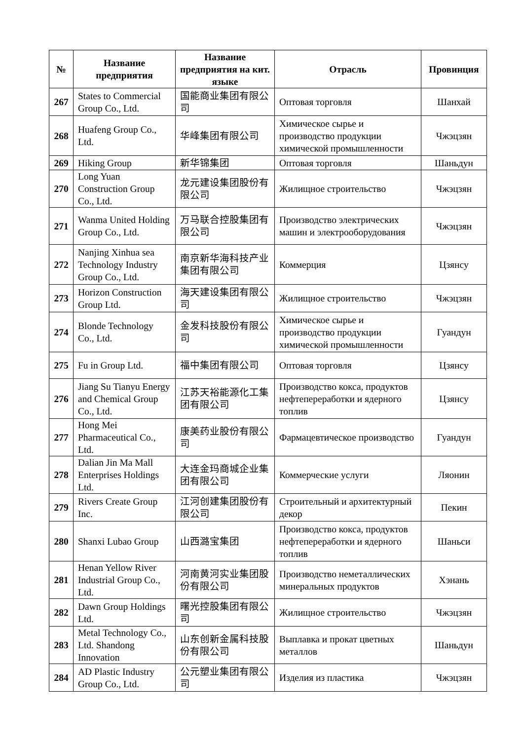| № | Название предприятия | Название предприятия на кит. языке | Отрасль | Провинция |
| --- | --- | --- | --- | --- |
| 267 | States to Commercial Group Co., Ltd. | 国能商业集团有限公司 | Оптовая торговля | Шанхай |
| 268 | Huafeng Group Co., Ltd. | 华峰集团有限公司 | Химическое сырье и производство продукции химической промышленности | Чжэцзян |
| 269 | Hiking Group | 新华锦集团 | Оптовая торговля | Шаньдун |
| 270 | Long Yuan Construction Group Co., Ltd. | 龙元建设集团股份有限公司 | Жилищное строительство | Чжэцзян |
| 271 | Wanma United Holding Group Co., Ltd. | 万马联合控股集团有限公司 | Производство электрических машин и электрооборудования | Чжэцзян |
| 272 | Nanjing Xinhua sea Technology Industry Group Co., Ltd. | 南京新华海科技产业集团有限公司 | Коммерция | Цзянсу |
| 273 | Horizon Construction Group Ltd. | 海天建设集团有限公司 | Жилищное строительство | Чжэцзян |
| 274 | Blonde Technology Co., Ltd. | 金发科技股份有限公司 | Химическое сырье и производство продукции химической промышленности | Гуандун |
| 275 | Fu in Group Ltd. | 福中集团有限公司 | Оптовая торговля | Цзянсу |
| 276 | Jiang Su Tianyu Energy and Chemical Group Co., Ltd. | 江苏天裕能源化工集团有限公司 | Производство кокса, продуктов нефтепереработки и ядерного топлив | Цзянсу |
| 277 | Hong Mei Pharmaceutical Co., Ltd. | 康美药业股份有限公司 | Фармацевтическое производство | Гуандун |
| 278 | Dalian Jin Ma Mall Enterprises Holdings Ltd. | 大连金玛商城企业集团有限公司 | Коммерческие услуги | Ляонин |
| 279 | Rivers Create Group Inc. | 江河创建集团股份有限公司 | Строительный и архитектурный декор | Пекин |
| 280 | Shanxi Lubao Group | 山西潞宝集团 | Производство кокса, продуктов нефтепереработки и ядерного топлив | Шаньси |
| 281 | Henan Yellow River Industrial Group Co., Ltd. | 河南黄河实业集团股份有限公司 | Производство неметаллических минеральных продуктов | Хэнань |
| 282 | Dawn Group Holdings Ltd. | 曙光控股集团有限公司 | Жилищное строительство | Чжэцзян |
| 283 | Metal Technology Co., Ltd. Shandong Innovation | 山东创新金属科技股份有限公司 | Выплавка и прокат цветных металлов | Шаньдун |
| 284 | AD Plastic Industry Group Co., Ltd. | 公元塑业集团有限公司 | Изделия из пластика | Чжэцзян |